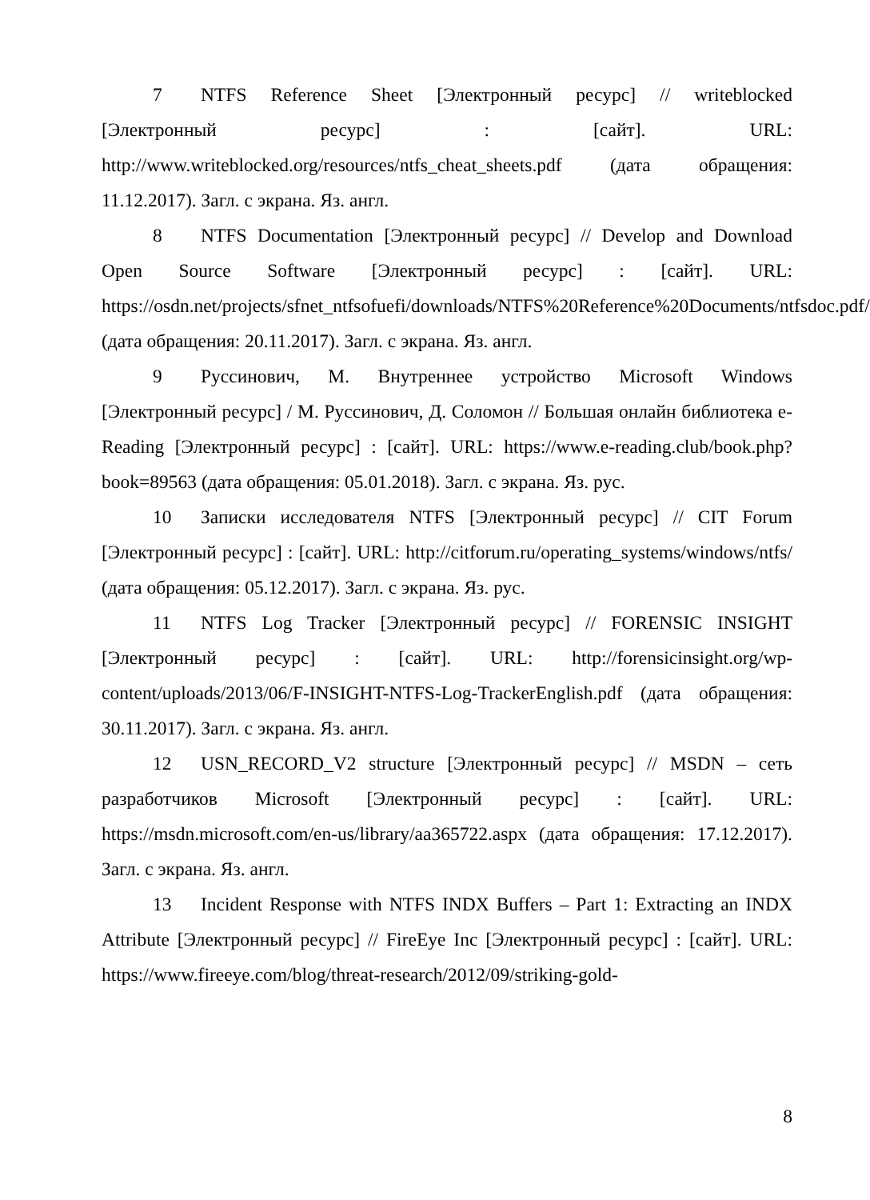7 NTFS Reference Sheet [Электронный ресурс] // writeblocked [Электронный ресурс] : [сайт]. URL: http://www.writeblocked.org/resources/ntfs_cheat_sheets.pdf (дата обращения: 11.12.2017). Загл. с экрана. Яз. англ.
8 NTFS Documentation [Электронный ресурс] // Develop and Download Open Source Software [Электронный ресурс] : [сайт]. URL: https://osdn.net/projects/sfnet_ntfsofuefi/downloads/NTFS%20Reference%20Documents/ntfsdoc.pdf/ (дата обращения: 20.11.2017). Загл. с экрана. Яз. англ.
9 Руссинович, М. Внутреннее устройство Microsoft Windows [Электронный ресурс] / М. Руссинович, Д. Соломон // Большая онлайн библиотека e-Reading [Электронный ресурс] : [сайт]. URL: https://www.e-reading.club/book.php?book=89563 (дата обращения: 05.01.2018). Загл. с экрана. Яз. рус.
10 Записки исследователя NTFS [Электронный ресурс] // CIT Forum [Электронный ресурс] : [сайт]. URL: http://citforum.ru/operating_systems/windows/ntfs/ (дата обращения: 05.12.2017). Загл. с экрана. Яз. рус.
11 NTFS Log Tracker [Электронный ресурс] // FORENSIC INSIGHT [Электронный ресурс] : [сайт]. URL: http://forensicinsight.org/wp-content/uploads/2013/06/F-INSIGHT-NTFS-Log-TrackerEnglish.pdf (дата обращения: 30.11.2017). Загл. с экрана. Яз. англ.
12 USN_RECORD_V2 structure [Электронный ресурс] // MSDN – сеть разработчиков Microsoft [Электронный ресурс] : [сайт]. URL: https://msdn.microsoft.com/en-us/library/aa365722.aspx (дата обращения: 17.12.2017). Загл. с экрана. Яз. англ.
13 Incident Response with NTFS INDX Buffers – Part 1: Extracting an INDX Attribute [Электронный ресурс] // FireEye Inc [Электронный ресурс] : [сайт]. URL: https://www.fireeye.com/blog/threat-research/2012/09/striking-gold-
8